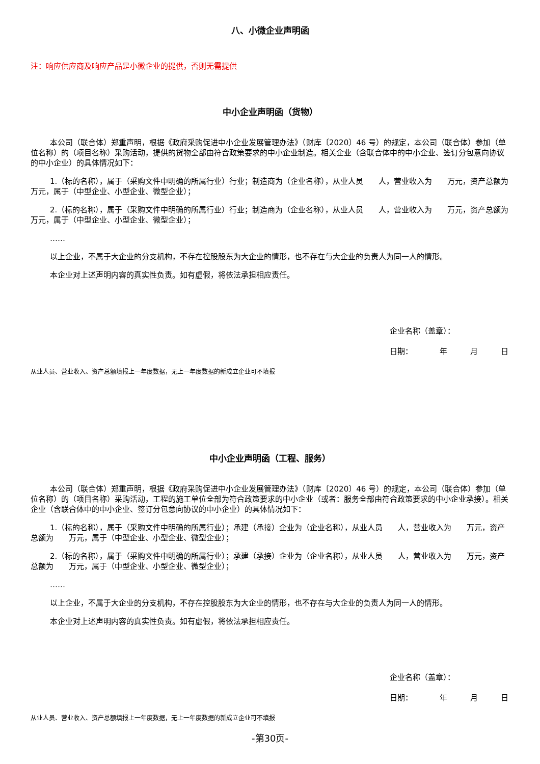八、小微企业声明函
注：响应供应商及响应产品是小微企业的提供，否则无需提供
中小企业声明函（货物）
本公司（联合体）郑重声明，根据《政府采购促进中小企业发展管理办法》（财库〔2020〕46 号）的规定，本公司（联合体）参加（单位名称）的（项目名称）采购活动，提供的货物全部由符合政策要求的中小企业制造。相关企业（含联合体中的中小企业、签订分包意向协议的中小企业）的具体情况如下：
1.（标的名称），属于（采购文件中明确的所属行业）行业；制造商为（企业名称），从业人员　　人，营业收入为　　万元，资产总额为　　万元，属于（中型企业、小型企业、微型企业）；
2.（标的名称），属于（采购文件中明确的所属行业）行业；制造商为（企业名称），从业人员　　人，营业收入为　　万元，资产总额为　　万元，属于（中型企业、小型企业、微型企业）；
……
以上企业，不属于大企业的分支机构，不存在控股股东为大企业的情形，也不存在与大企业的负责人为同一人的情形。
本企业对上述声明内容的真实性负责。如有虚假，将依法承担相应责任。
企业名称（盖章）：
日期：　　　　年　　　月　　　日
从业人员、营业收入、资产总额填报上一年度数据，无上一年度数据的新成立企业可不填报
中小企业声明函（工程、服务）
本公司（联合体）郑重声明，根据《政府采购促进中小企业发展管理办法》（财库〔2020〕46 号）的规定，本公司（联合体）参加（单位名称）的（项目名称）采购活动，工程的施工单位全部为符合政策要求的中小企业（或者：服务全部由符合政策要求的中小企业承接）。相关企业（含联合体中的中小企业、签订分包意向协议的中小企业）的具体情况如下：
1.（标的名称），属于（采购文件中明确的所属行业）；承建（承接）企业为（企业名称），从业人员　　人，营业收入为　　万元，资产总额为　　万元，属于（中型企业、小型企业、微型企业）；
2.（标的名称），属于（采购文件中明确的所属行业）；承建（承接）企业为（企业名称），从业人员　　人，营业收入为　　万元，资产总额为　　万元，属于（中型企业、小型企业、微型企业）；
……
以上企业，不属于大企业的分支机构，不存在控股股东为大企业的情形，也不存在与大企业的负责人为同一人的情形。
本企业对上述声明内容的真实性负责。如有虚假，将依法承担相应责任。
企业名称（盖章）：
日期：　　　　年　　　月　　　日
从业人员、营业收入、资产总额填报上一年度数据，无上一年度数据的新成立企业可不填报
-第30页-